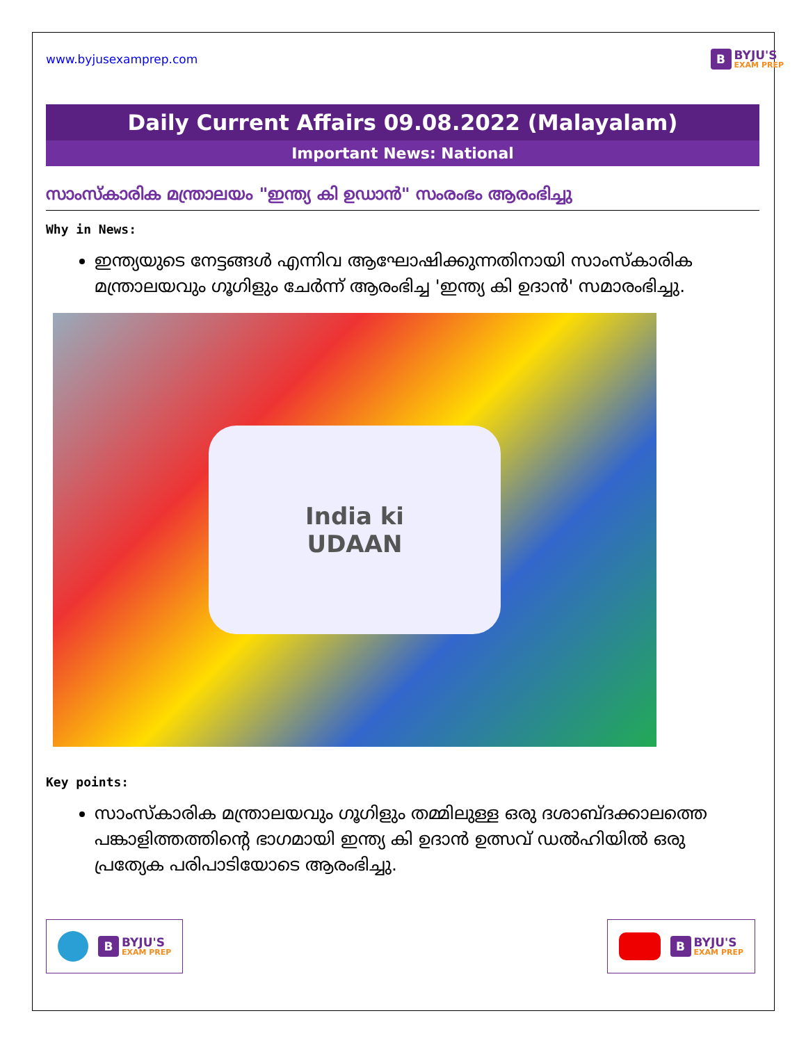www.byjusexamprep.com
B BYJU'S
EXAM PREP
Daily Current Affairs 09.08.2022 (Malayalam)
Important News: National
സാംസ്കാരിക മന്ത്രാലയം "ഇന്ത്യ കി ഉഡാൻ" സംരംഭം ആരംഭിച്ചു
Why in News:
ഇന്ത്യയുടെ നേട്ടങ്ങൾ എന്നിവ ആഘോഷിക്കുന്നതിനായി സാംസ്കാരിക മന്ത്രാലയവും ഗൂഗിളും ചേർന്ന് ആരംഭിച്ച 'ഇന്ത്യ കി ഉദാൻ' സമാരംഭിച്ചു.
India ki
UDAAN
Key points:
സാംസ്കാരിക മന്ത്രാലയവും ഗൂഗിളും തമ്മിലുള്ള ഒരു ദശാബ്ദക്കാലത്തെ പങ്കാളിത്തത്തിന്റെ ഭാഗമായി ഇന്ത്യ കി ഉദാൻ ഉത്സവ് ഡൽഹിയിൽ ഒരു പ്രത്യേക പരിപാടിയോടെ ആരംഭിച്ചു.
B BYJU'S
EXAM PREP
B BYJU'S
EXAM PREP